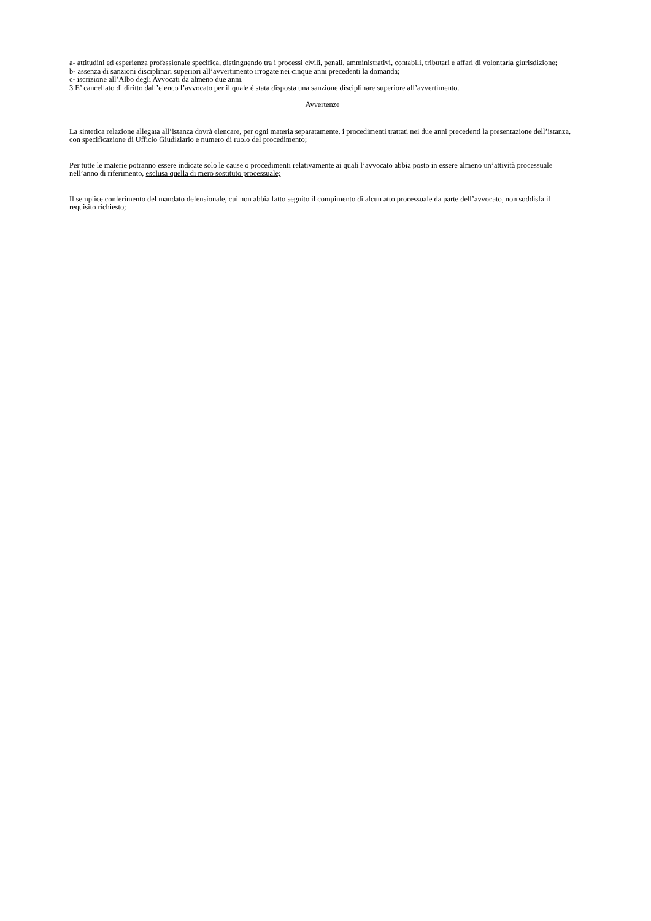a- attitudini ed esperienza professionale specifica, distinguendo tra i processi civili, penali, amministrativi, contabili, tributari e affari di volontaria giurisdizione;
b- assenza di sanzioni disciplinari superiori all’avvertimento irrogate nei cinque anni precedenti la domanda;
c- iscrizione all’Albo degli Avvocati da almeno due anni.
3 E’ cancellato di diritto dall’elenco l’avvocato per il quale è stata disposta una sanzione disciplinare superiore all’avvertimento.
Avvertenze
La sintetica relazione allegata all’istanza dovrà elencare, per ogni materia separatamente, i procedimenti trattati nei due anni precedenti la presentazione dell’istanza, con specificazione di Ufficio Giudiziario e numero di ruolo del procedimento;
Per tutte le materie potranno essere indicate solo le cause o procedimenti relativamente ai quali l’avvocato abbia posto in essere almeno un’attività processuale nell’anno di riferimento, esclusa quella di mero sostituto processuale;
Il semplice conferimento del mandato defensionale, cui non abbia fatto seguito il compimento di alcun atto processuale da parte dell’avvocato, non soddisfa il requisito richiesto;